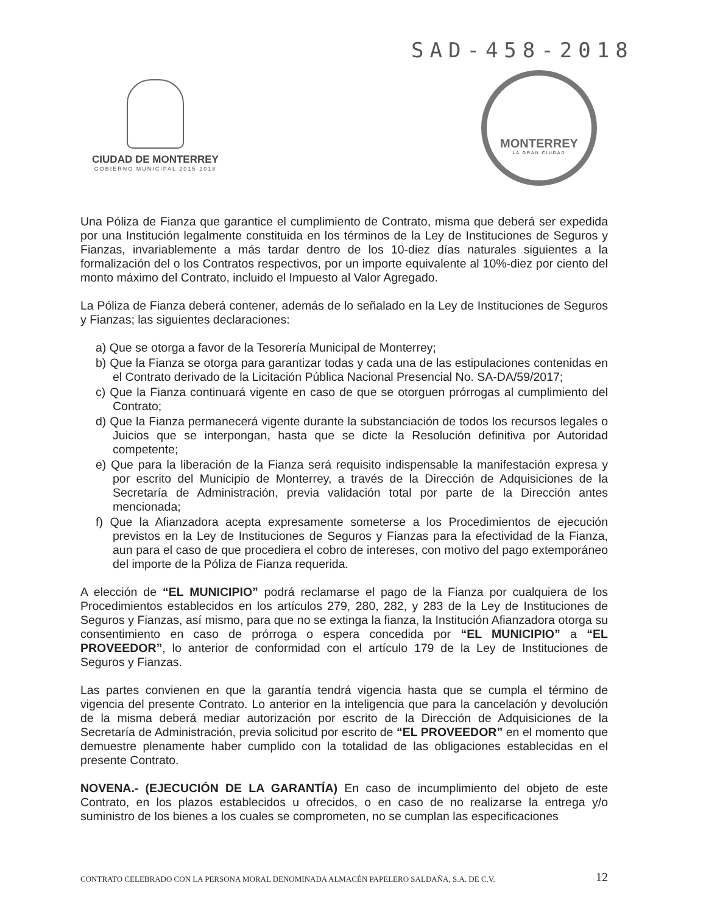SAD-458-2018
CIUDAD DE MONTERREY
GOBIERNO MUNICIPAL 2015-2018
MONTERREY
LA GRAN CIUDAD
Una Póliza de Fianza que garantice el cumplimiento de Contrato, misma que deberá ser expedida por una Institución legalmente constituida en los términos de la Ley de Instituciones de Seguros y Fianzas, invariablemente a más tardar dentro de los 10-diez días naturales siguientes a la formalización del o los Contratos respectivos, por un importe equivalente al 10%-diez por ciento del monto máximo del Contrato, incluido el Impuesto al Valor Agregado.
La Póliza de Fianza deberá contener, además de lo señalado en la Ley de Instituciones de Seguros y Fianzas; las siguientes declaraciones:
a) Que se otorga a favor de la Tesorería Municipal de Monterrey;
b) Que la Fianza se otorga para garantizar todas y cada una de las estipulaciones contenidas en el Contrato derivado de la Licitación Pública Nacional Presencial No. SA-DA/59/2017;
c) Que la Fianza continuará vigente en caso de que se otorguen prórrogas al cumplimiento del Contrato;
d) Que la Fianza permanecerá vigente durante la substanciación de todos los recursos legales o Juicios que se interpongan, hasta que se dicte la Resolución definitiva por Autoridad competente;
e) Que para la liberación de la Fianza será requisito indispensable la manifestación expresa y por escrito del Municipio de Monterrey, a través de la Dirección de Adquisiciones de la Secretaría de Administración, previa validación total por parte de la Dirección antes mencionada;
f) Que la Afianzadora acepta expresamente someterse a los Procedimientos de ejecución previstos en la Ley de Instituciones de Seguros y Fianzas para la efectividad de la Fianza, aun para el caso de que procediera el cobro de intereses, con motivo del pago extemporáneo del importe de la Póliza de Fianza requerida.
A elección de “EL MUNICIPIO” podrá reclamarse el pago de la Fianza por cualquiera de los Procedimientos establecidos en los artículos 279, 280, 282, y 283 de la Ley de Instituciones de Seguros y Fianzas, así mismo, para que no se extinga la fianza, la Institución Afianzadora otorga su consentimiento en caso de prórroga o espera concedida por “EL MUNICIPIO” a “EL PROVEEDOR”, lo anterior de conformidad con el artículo 179 de la Ley de Instituciones de Seguros y Fianzas.
Las partes convienen en que la garantía tendrá vigencia hasta que se cumpla el término de vigencia del presente Contrato. Lo anterior en la inteligencia que para la cancelación y devolución de la misma deberá mediar autorización por escrito de la Dirección de Adquisiciones de la Secretaría de Administración, previa solicitud por escrito de “EL PROVEEDOR” en el momento que demuestre plenamente haber cumplido con la totalidad de las obligaciones establecidas en el presente Contrato.
NOVENA.- (EJECUCIÓN DE LA GARANTÍA) En caso de incumplimiento del objeto de este Contrato, en los plazos establecidos u ofrecidos, o en caso de no realizarse la entrega y/o suministro de los bienes a los cuales se comprometen, no se cumplan las especificaciones
CONTRATO CELEBRADO CON LA PERSONA MORAL DENOMINADA ALMACÉN PAPELERO SALDAÑA, S.A. DE C.V.
12